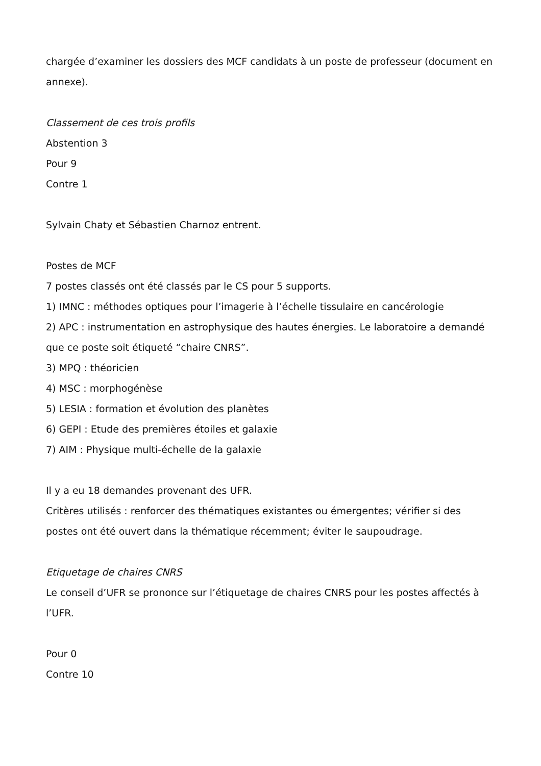chargée d’examiner les dossiers des MCF candidats à un poste de professeur (document en annexe).
Classement de ces trois profils
Abstention 3
Pour 9
Contre 1
Sylvain Chaty et Sébastien Charnoz entrent.
Postes de MCF
7 postes classés ont été classés par le CS pour 5 supports.
1) IMNC : méthodes optiques pour l’imagerie à l’échelle tissulaire en cancérologie
2) APC : instrumentation en astrophysique des hautes énergies. Le laboratoire a demandé que ce poste soit étiqueté “chaire CNRS”.
3) MPQ : théoricien
4) MSC : morphogénèse
5) LESIA : formation et évolution des planètes
6) GEPI : Etude des premières étoiles et galaxie
7) AIM : Physique multi-échelle de la galaxie
Il y a eu 18 demandes provenant des UFR.
Critères utilisés : renforcer des thématiques existantes ou émergentes; vérifier si des postes ont été ouvert dans la thématique récemment; éviter le saupoudrage.
Etiquetage de chaires CNRS
Le conseil d’UFR se prononce sur l’étiquetage de chaires CNRS pour les postes affectés à l’UFR.
Pour 0
Contre 10